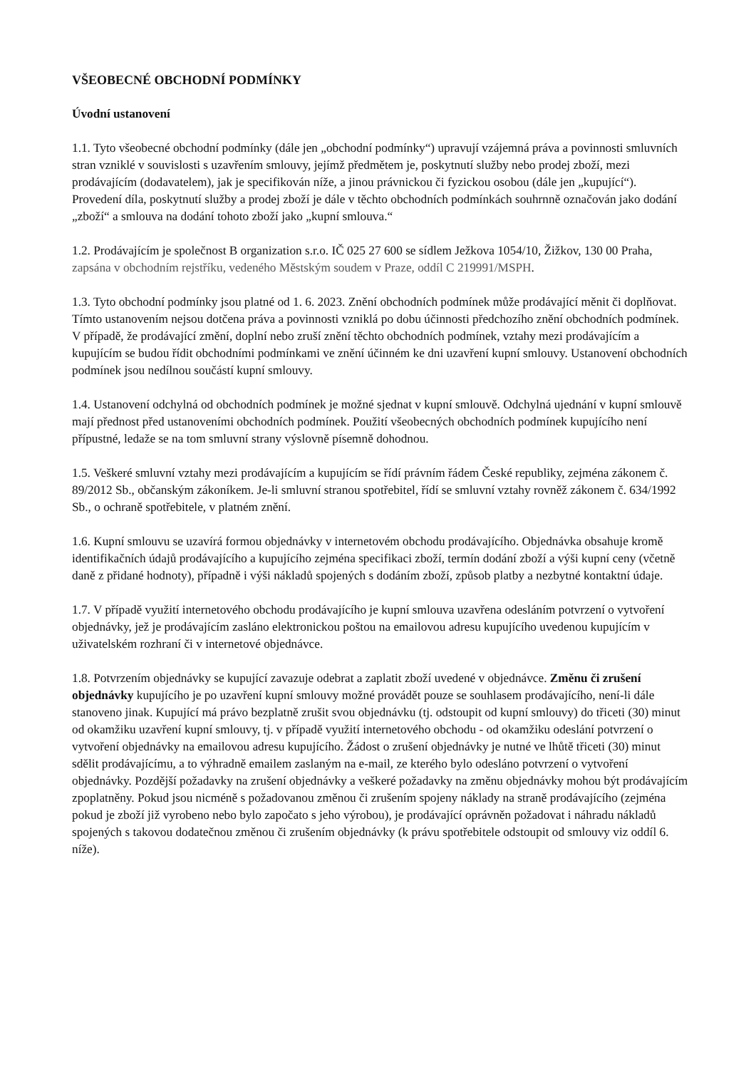VŠEOBECNÉ OBCHODNÍ PODMÍNKY
Úvodní ustanovení
1.1. Tyto všeobecné obchodní podmínky (dále jen „obchodní podmínky“) upravují vzájemná práva a povinnosti smluvních stran vzniklé v souvislosti s uzavřením smlouvy, jejímž předmětem je, poskytnutí služby nebo prodej zboží, mezi prodávajícím (dodavatelem), jak je specifikován níže, a jinou právnickou či fyzickou osobou (dále jen „kupující“). Provedení díla, poskytnutí služby a prodej zboží je dále v těchto obchodních podmínkách souhrnně označován jako dodání „zboží“ a smlouva na dodání tohoto zboží jako „kupní smlouva.“
1.2. Prodávajícím je společnost B organization s.r.o. IČ 025 27 600 se sídlem Ježkova 1054/10, Žižkov, 130 00 Praha, zapsána v obchodním rejstříku, vedeného Městským soudem v Praze, oddíl C 219991/MSPH.
1.3. Tyto obchodní podmínky jsou platné od 1. 6. 2023. Znění obchodních podmínek může prodávající měnit či doplňovat. Tímto ustanovením nejsou dotčena práva a povinnosti vzniklá po dobu účinnosti předchozího znění obchodních podmínek. V případě, že prodávající změní, doplní nebo zruší znění těchto obchodních podmínek, vztahy mezi prodávajícím a kupujícím se budou řídit obchodními podmínkami ve znění účinném ke dni uzavření kupní smlouvy. Ustanovení obchodních podmínek jsou nedílnou součástí kupní smlouvy.
1.4. Ustanovení odchylná od obchodních podmínek je možné sjednat v kupní smlouvě. Odchylná ujednání v kupní smlouvě mají přednost před ustanoveními obchodních podmínek. Použití všeobecných obchodních podmínek kupujícího není přípustné, ledaže se na tom smluvní strany výslovně písemně dohodnou.
1.5. Veškeré smluvní vztahy mezi prodávajícím a kupujícím se řídí právním řádem České republiky, zejména zákonem č. 89/2012 Sb., občanským zákoníkem. Je-li smluvní stranou spotřebitel, řídí se smluvní vztahy rovněž zákonem č. 634/1992 Sb., o ochraně spotřebitele, v platném znění.
1.6. Kupní smlouvu se uzavírá formou objednávky v internetovém obchodu prodávajícího. Objednávka obsahuje kromě identifikačních údajů prodávajícího a kupujícího zejména specifikaci zboží, termín dodání zboží a výši kupní ceny (včetně daně z přidané hodnoty), případně i výši nákladů spojených s dodáním zboží, způsob platby a nezbytné kontaktní údaje.
1.7. V případě využití internetového obchodu prodávajícího je kupní smlouva uzavřena odesláním potvrzení o vytvoření objednávky, jež je prodávajícím zasláno elektronickou poštou na emailovou adresu kupujícího uvedenou kupujícím v uživatelském rozhraní či v internetové objednávce.
1.8. Potvrzením objednávky se kupující zavazuje odebrat a zaplatit zboží uvedené v objednávce. Změnu či zrušení objednávky kupujícího je po uzavření kupní smlouvy možné provádět pouze se souhlasem prodávajícího, není-li dále stanoveno jinak. Kupující má právo bezplatně zrušit svou objednávku (tj. odstoupit od kupní smlouvy) do třiceti (30) minut od okamžiku uzavření kupní smlouvy, tj. v případě využití internetového obchodu - od okamžiku odeslání potvrzení o vytvoření objednávky na emailovou adresu kupujícího. Žádost o zrušení objednávky je nutné ve lhůtě třiceti (30) minut sdělit prodávajícímu, a to výhradně emailem zaslaným na e-mail, ze kterého bylo odesláno potvrzení o vytvoření objednávky. Pozdější požadavky na zrušení objednávky a veškeré požadavky na změnu objednávky mohou být prodávajícím zpoplatněny. Pokud jsou nicméně s požadovanou změnou či zrušením spojeny náklady na straně prodávajícího (zejména pokud je zboží již vyrobeno nebo bylo započato s jeho výrobou), je prodávající oprávněn požadovat i náhradu nákladů spojených s takovou dodatečnou změnou či zrušením objednávky (k právu spotřebitele odstoupit od smlouvy viz oddíl 6. níže).